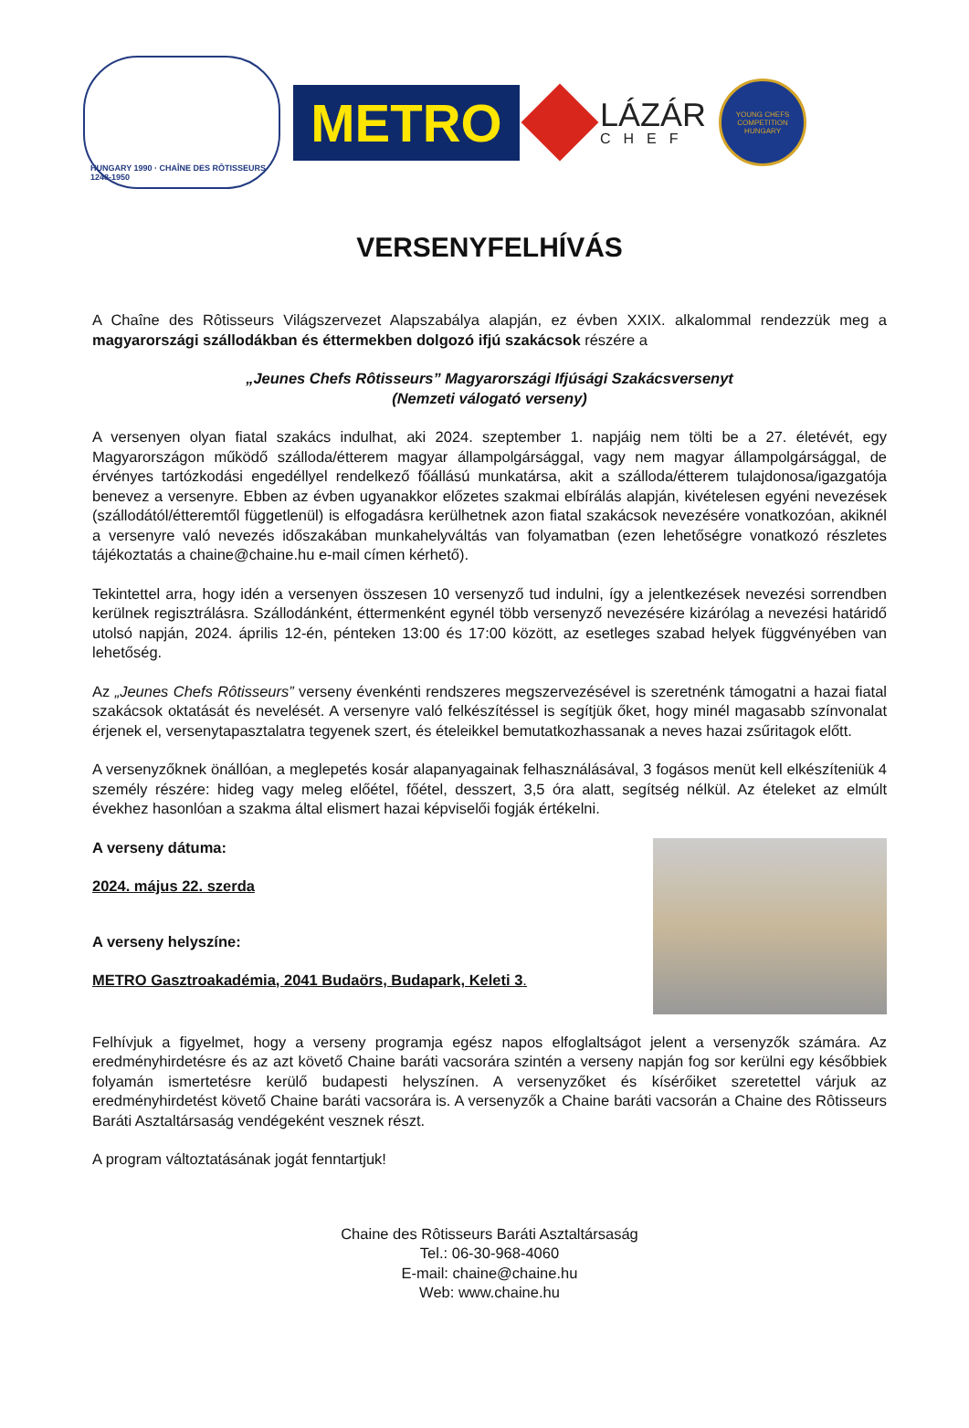HUNGARY 1990 · CHAÎNE DES RÔTISSEURS 1248-1950
METRO
LÁZÁR
CHEF
YOUNG CHEFS COMPETITION HUNGARY
VERSENYFELHÍVÁS
A Chaîne des Rôtisseurs Világszervezet Alapszabálya alapján, ez évben XXIX. alkalommal rendezzük meg a magyarországi szállodákban és éttermekben dolgozó ifjú szakácsok részére a
„Jeunes Chefs Rôtisseurs” Magyarországi Ifjúsági Szakácsversenyt
(Nemzeti válogató verseny)
A versenyen olyan fiatal szakács indulhat, aki 2024. szeptember 1. napjáig nem tölti be a 27. életévét, egy Magyarországon működő szálloda/étterem magyar állampolgársággal, vagy nem magyar állampolgársággal, de érvényes tartózkodási engedéllyel rendelkező főállású munkatársa, akit a szálloda/étterem tulajdonosa/igazgatója benevez a versenyre. Ebben az évben ugyanakkor előzetes szakmai elbírálás alapján, kivételesen egyéni nevezések (szállodától/étteremtől függetlenül) is elfogadásra kerülhetnek azon fiatal szakácsok nevezésére vonatkozóan, akiknél a versenyre való nevezés időszakában munkahelyváltás van folyamatban (ezen lehetőségre vonatkozó részletes tájékoztatás a chaine@chaine.hu e-mail címen kérhető).
Tekintettel arra, hogy idén a versenyen összesen 10 versenyző tud indulni, így a jelentkezések nevezési sorrendben kerülnek regisztrálásra. Szállodánként, éttermenként egynél több versenyző nevezésére kizárólag a nevezési határidő utolsó napján, 2024. április 12-én, pénteken 13:00 és 17:00 között, az esetleges szabad helyek függvényében van lehetőség.
Az „Jeunes Chefs Rôtisseurs” verseny évenkénti rendszeres megszervezésével is szeretnénk támogatni a hazai fiatal szakácsok oktatását és nevelését. A versenyre való felkészítéssel is segítjük őket, hogy minél magasabb színvonalat érjenek el, versenytapasztalatra tegyenek szert, és ételeikkel bemutatkozhassanak a neves hazai zsűritagok előtt.
A versenyzőknek önállóan, a meglepetés kosár alapanyagainak felhasználásával, 3 fogásos menüt kell elkészíteniük 4 személy részére: hideg vagy meleg előétel, főétel, desszert, 3,5 óra alatt, segítség nélkül. Az ételeket az elmúlt évekhez hasonlóan a szakma által elismert hazai képviselői fogják értékelni.
A verseny dátuma:
2024. május 22. szerda
A verseny helyszíne:
METRO Gasztroakadémia, 2041 Budaörs, Budapark, Keleti 3.
Felhívjuk a figyelmet, hogy a verseny programja egész napos elfoglaltságot jelent a versenyzők számára. Az eredményhirdetésre és az azt követő Chaine baráti vacsorára szintén a verseny napján fog sor kerülni egy későbbiek folyamán ismertetésre kerülő budapesti helyszínen. A versenyzőket és kísérőiket szeretettel várjuk az eredményhirdetést követő Chaine baráti vacsorára is. A versenyzők a Chaine baráti vacsorán a Chaine des Rôtisseurs Baráti Asztaltársaság vendégeként vesznek részt.
A program változtatásának jogát fenntartjuk!
Chaine des Rôtisseurs Baráti Asztaltársaság
Tel.: 06-30-968-4060
E-mail: chaine@chaine.hu
Web: www.chaine.hu